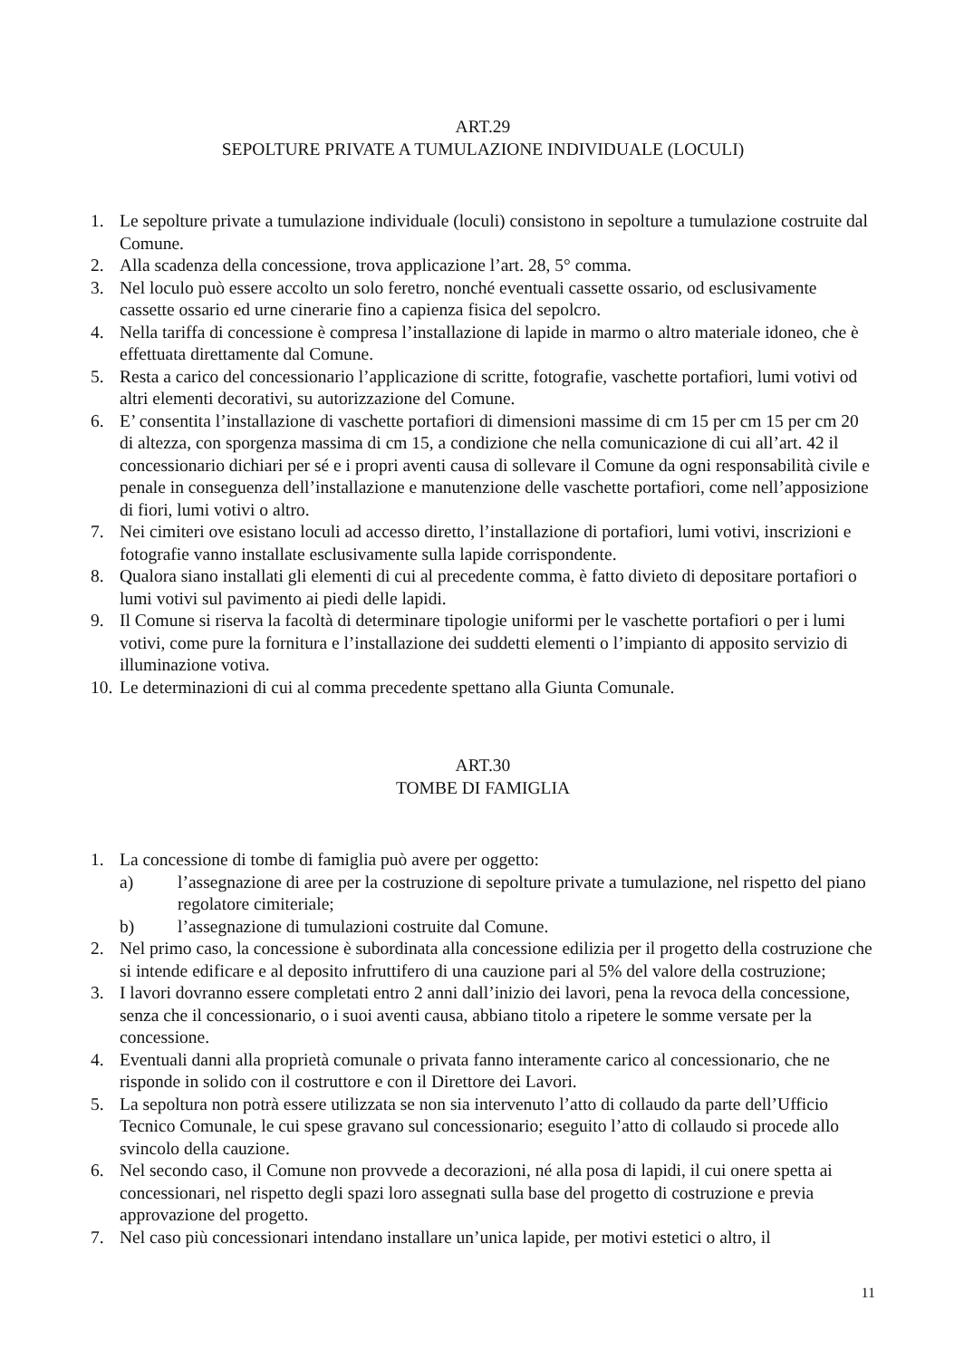ART.29
SEPOLTURE PRIVATE A TUMULAZIONE INDIVIDUALE (LOCULI)
1. Le sepolture private a tumulazione individuale (loculi) consistono in sepolture a tumulazione costruite dal Comune.
2. Alla scadenza della concessione, trova applicazione l’art. 28, 5° comma.
3. Nel loculo può essere accolto un solo feretro, nonché eventuali cassette ossario, od esclusivamente cassette ossario ed urne cinerarie fino a capienza fisica del sepolcro.
4. Nella tariffa di concessione è compresa l’installazione di lapide in marmo o altro materiale idoneo, che è effettuata direttamente dal Comune.
5. Resta a carico del concessionario l’applicazione di scritte, fotografie, vaschette portafiori, lumi votivi od altri elementi decorativi, su autorizzazione del Comune.
6. E’ consentita l’installazione di vaschette portafiori di dimensioni massime di cm 15 per cm 15 per cm 20 di altezza, con sporgenza massima di cm 15, a condizione che nella comunicazione di cui all’art. 42 il concessionario dichiari per sé e i propri aventi causa di sollevare il Comune da ogni responsabilità civile e penale in conseguenza dell’installazione e manutenzione delle vaschette portafiori, come nell’apposizione di fiori, lumi votivi o altro.
7. Nei cimiteri ove esistano loculi ad accesso diretto, l’installazione di portafiori, lumi votivi, inscrizioni e fotografie vanno installate esclusivamente sulla lapide corrispondente.
8. Qualora siano installati gli elementi di cui al precedente comma, è fatto divieto di depositare portafiori o lumi votivi sul pavimento ai piedi delle lapidi.
9. Il Comune si riserva la facoltà di determinare tipologie uniformi per le vaschette portafiori o per i lumi votivi, come pure la fornitura e l’installazione dei suddetti elementi o l’impianto di apposito servizio di illuminazione votiva.
10. Le determinazioni di cui al comma precedente spettano alla Giunta Comunale.
ART.30
TOMBE DI FAMIGLIA
1. La concessione di tombe di famiglia può avere per oggetto:
a) l’assegnazione di aree per la costruzione di sepolture private a tumulazione, nel rispetto del piano regolatore cimiteriale;
b) l’assegnazione di tumulazioni costruite dal Comune.
2. Nel primo caso, la concessione è subordinata alla concessione edilizia per il progetto della costruzione che si intende edificare e al deposito infruttifero di una cauzione pari al 5% del valore della costruzione;
3. I lavori dovranno essere completati entro 2 anni dall’inizio dei lavori, pena la revoca della concessione, senza che il concessionario, o i suoi aventi causa, abbiano titolo a ripetere le somme versate per la concessione.
4. Eventuali danni alla proprietà comunale o privata fanno interamente carico al concessionario, che ne risponde in solido con il costruttore e con il Direttore dei Lavori.
5. La sepoltura non potrà essere utilizzata se non sia intervenuto l’atto di collaudo da parte dell’Ufficio Tecnico Comunale, le cui spese gravano sul concessionario; eseguito l’atto di collaudo si procede allo svincolo della cauzione.
6. Nel secondo caso, il Comune non provvede a decorazioni, né alla posa di lapidi, il cui onere spetta ai concessionari, nel rispetto degli spazi loro assegnati sulla base del progetto di costruzione e previa approvazione del progetto.
7. Nel caso più concessionari intendano installare un’unica lapide, per motivi estetici o altro, il
11